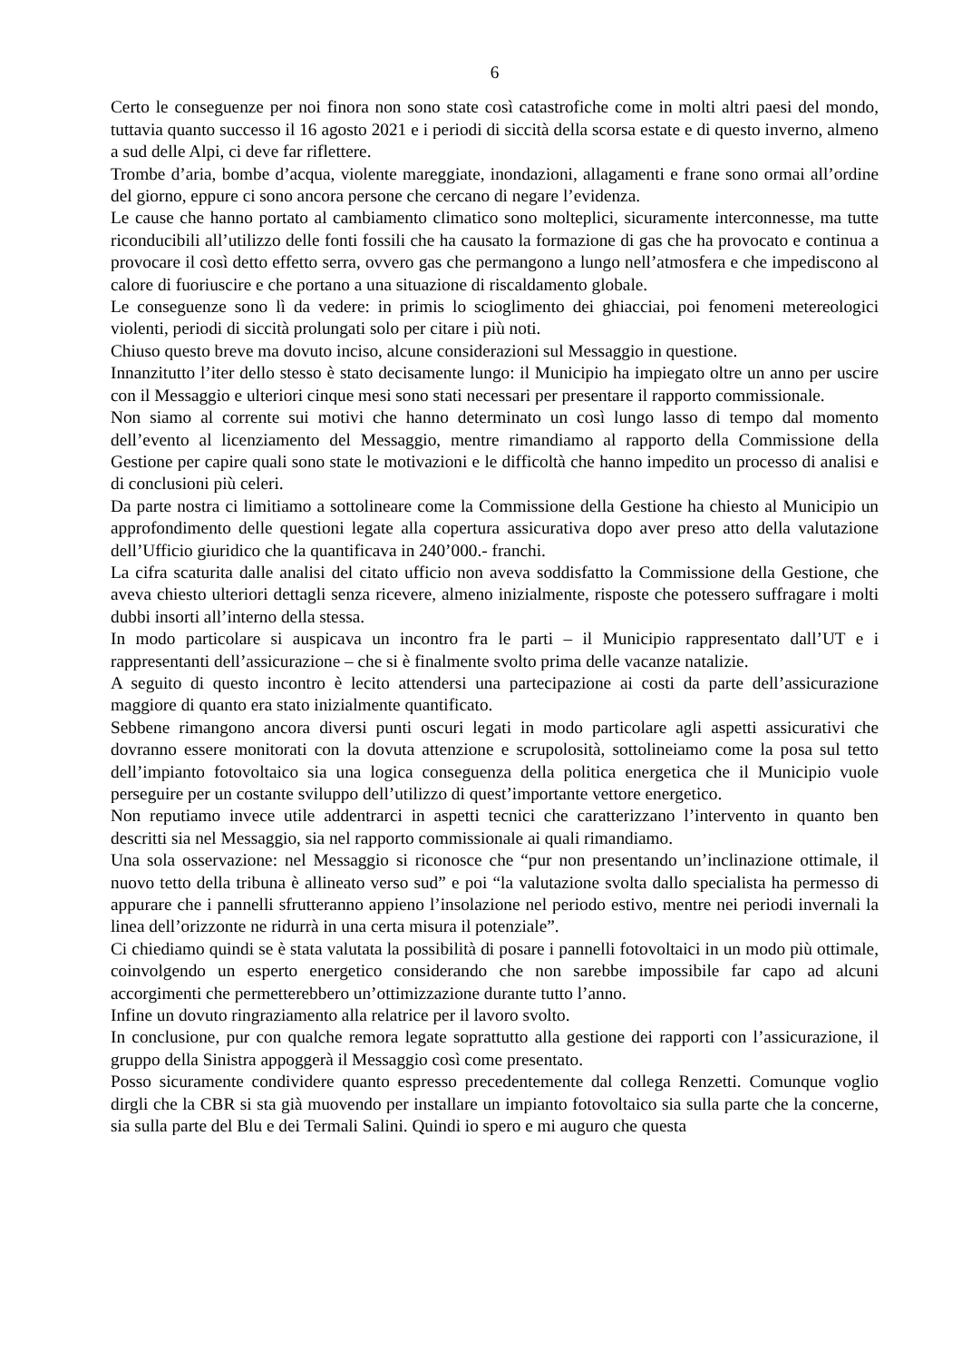6
Certo le conseguenze per noi finora non sono state così catastrofiche come in molti altri paesi del mondo, tuttavia quanto successo il 16 agosto 2021 e i periodi di siccità della scorsa estate e di questo inverno, almeno a sud delle Alpi, ci deve far riflettere.
Trombe d’aria, bombe d’acqua, violente mareggiate, inondazioni, allagamenti e frane sono ormai all’ordine del giorno, eppure ci sono ancora persone che cercano di negare l’evidenza.
Le cause che hanno portato al cambiamento climatico sono molteplici, sicuramente interconnesse, ma tutte riconducibili all’utilizzo delle fonti fossili che ha causato la formazione di gas che ha provocato e continua a provocare il così detto effetto serra, ovvero gas che permangono a lungo nell’atmosfera e che impediscono al calore di fuoriuscire e che portano a una situazione di riscaldamento globale.
Le conseguenze sono lì da vedere: in primis lo scioglimento dei ghiacciai, poi fenomeni metereologici violenti, periodi di siccità prolungati solo per citare i più noti.
Chiuso questo breve ma dovuto inciso, alcune considerazioni sul Messaggio in questione.
Innanzitutto l’iter dello stesso è stato decisamente lungo: il Municipio ha impiegato oltre un anno per uscire con il Messaggio e ulteriori cinque mesi sono stati necessari per presentare il rapporto commissionale.
Non siamo al corrente sui motivi che hanno determinato un così lungo lasso di tempo dal momento dell’evento al licenziamento del Messaggio, mentre rimandiamo al rapporto della Commissione della Gestione per capire quali sono state le motivazioni e le difficoltà che hanno impedito un processo di analisi e di conclusioni più celeri.
Da parte nostra ci limitiamo a sottolineare come la Commissione della Gestione ha chiesto al Municipio un approfondimento delle questioni legate alla copertura assicurativa dopo aver preso atto della valutazione dell’Ufficio giuridico che la quantificava in 240’000.- franchi.
La cifra scaturita dalle analisi del citato ufficio non aveva soddisfatto la Commissione della Gestione, che aveva chiesto ulteriori dettagli senza ricevere, almeno inizialmente, risposte che potessero suffragare i molti dubbi insorti all’interno della stessa.
In modo particolare si auspicava un incontro fra le parti – il Municipio rappresentato dall’UT e i rappresentanti dell’assicurazione – che si è finalmente svolto prima delle vacanze natalizie.
A seguito di questo incontro è lecito attendersi una partecipazione ai costi da parte dell’assicurazione maggiore di quanto era stato inizialmente quantificato.
Sebbene rimangono ancora diversi punti oscuri legati in modo particolare agli aspetti assicurativi che dovranno essere monitorati con la dovuta attenzione e scrupolosità, sottolineiamo come la posa sul tetto dell’impianto fotovoltaico sia una logica conseguenza della politica energetica che il Municipio vuole perseguire per un costante sviluppo dell’utilizzo di quest’importante vettore energetico.
Non reputiamo invece utile addentrarci in aspetti tecnici che caratterizzano l’intervento in quanto ben descritti sia nel Messaggio, sia nel rapporto commissionale ai quali rimandiamo.
Una sola osservazione: nel Messaggio si riconosce che “pur non presentando un’inclinazione ottimale, il nuovo tetto della tribuna è allineato verso sud” e poi “la valutazione svolta dallo specialista ha permesso di appurare che i pannelli sfrutteranno appieno l’insolazione nel periodo estivo, mentre nei periodi invernali la linea dell’orizzonte ne ridurrà in una certa misura il potenziale”.
Ci chiediamo quindi se è stata valutata la possibilità di posare i pannelli fotovoltaici in un modo più ottimale, coinvolgendo un esperto energetico considerando che non sarebbe impossibile far capo ad alcuni accorgimenti che permetterebbero un’ottimizzazione durante tutto l’anno.
Infine un dovuto ringraziamento alla relatrice per il lavoro svolto.
In conclusione, pur con qualche remora legate soprattutto alla gestione dei rapporti con l’assicurazione, il gruppo della Sinistra appoggerà il Messaggio così come presentato.
Posso sicuramente condividere quanto espresso precedentemente dal collega Renzetti. Comunque voglio dirgli che la CBR si sta già muovendo per installare un impianto fotovoltaico sia sulla parte che la concerne, sia sulla parte del Blu e dei Termali Salini. Quindi io spero e mi auguro che questa